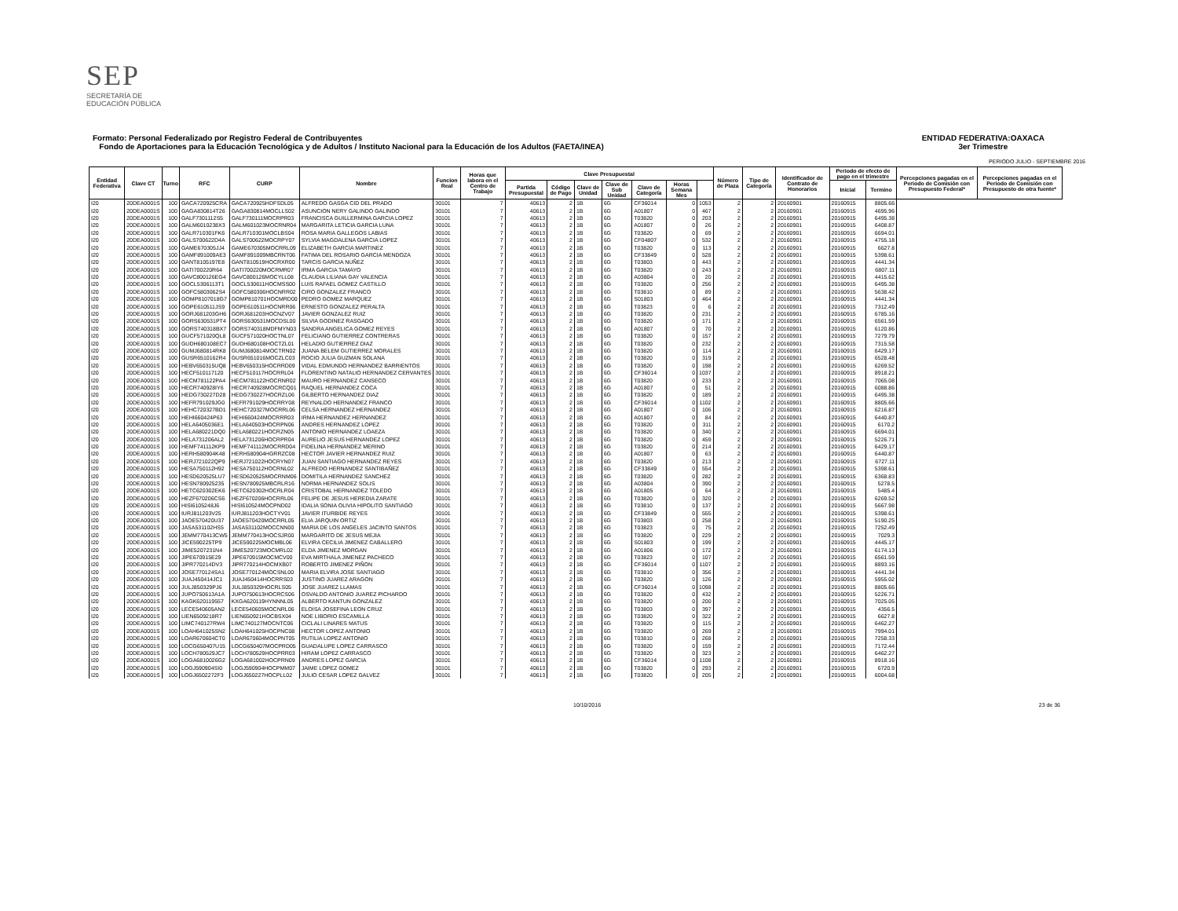SEP
SECRETARÍA DE
EDUCACIÓN PÚBLICA
Formato: Personal Federalizado por Registro Federal de Contribuyentes
Fondo de Aportaciones para la Educación Tecnológica y de Adultos / Instituto Nacional para la Educación de los Adultos (FAETA/INEA)
ENTIDAD FEDERATIVA:OAXACA
3er Trimestre
PERIODO JULIO - SEPTIEMBRE 2016
| Entidad Federativa | Clave CT | Turno | RFC | CURP | Nombre | Funcion Real | Horas que labora en el Centro de Trabajo | Clave Presupuestal | | | | | | | Número de Plaza | Tipo de Categoría | Identificador de Contrato de Honorarios | Periodo de efecto de pago en el trimestre | | Percepciones pagadas en el Periodo de Comisión con Presupuesto Federal* | Percepciones pagadas en el Periodo de Comisión con Presupuesto de otra fuente* |
| --- | --- | --- | --- | --- | --- | --- | --- | --- | --- | --- | --- | --- | --- | --- | --- | --- | --- | --- | --- | --- | --- |
| | | | | | | | | Partida Presupuestal | Código de Pago | Clave de Unidad | Clave de Sub Unidad | Clave de Categoría | Horas Semana Mes | | | | | Inicial | Termino | | |
| I20 | 20DEA0001S | 100 | GACA720925CRA | GACA720925HDFSDL05 | ALFREDO GASGA CID DEL PRADO | 30101 | 7 | 40613 | 2 | 1B | 6G | CF36014 | 0 | 1053 | 2 | 2 | 20160901 | 20160915 | 8805.66 | | |
| I20 | 20DEA0001S | 100 | GAGA830814T26 | GAGA830814MOCLLS02 | ASUNCION NERY GALINDO GALINDO | 30101 | 7 | 40613 | 2 | 1B | 6G | A01807 | 0 | 467 | 2 | 2 | 20160901 | 20160915 | 4695.96 | | |
| I20 | 20DEA0001S | 100 | GALF7301112S5 | GALF730111MOCRPR03 | FRANCISCA GUILLERMINA GARCIA LOPEZ | 30101 | 7 | 40613 | 2 | 1B | 6G | T03820 | 0 | 203 | 2 | 2 | 20160901 | 20160915 | 6495.38 | | |
| I20 | 20DEA0001S | 100 | GALM6010238X3 | GALM601023MOCRNR04 | MARGARITA LETICIA GARCIA LUNA | 30101 | 7 | 40613 | 2 | 1B | 6G | A01807 | 0 | 26 | 2 | 2 | 20160901 | 20160915 | 6408.87 | | |
| I20 | 20DEA0001S | 100 | GALR710301FK6 | GALR710301MOCLBS04 | ROSA MARIA GALLEGOS LABIAS | 30101 | 7 | 40613 | 2 | 1B | 6G | T03820 | 0 | 69 | 2 | 2 | 20160901 | 20160915 | 6694.01 | | |
| I20 | 20DEA0001S | 100 | GALS700622D4A | GALS700622MOCRPY07 | SYLVIA MAGDALENA GARCIA LOPEZ | 30101 | 7 | 40613 | 2 | 1B | 6G | CF04807 | 0 | 532 | 2 | 2 | 20160901 | 20160915 | 4755.18 | | |
| I20 | 20DEA0001S | 100 | GAME670305JJ4 | GAME670305MOCRRL09 | ELIZABETH GARCIA MARTINEZ | 30101 | 7 | 40613 | 2 | 1B | 6G | T03820 | 0 | 113 | 2 | 2 | 20160901 | 20160915 | 6627.8 | | |
| I20 | 20DEA0001S | 100 | GAMF891009AE3 | GAMF891009MBCRNT06 | FATIMA DEL ROSARIO GARCIA MENDOZA | 30101 | 7 | 40613 | 2 | 1B | 6G | CF33849 | 0 | 528 | 2 | 2 | 20160901 | 20160915 | 5398.61 | | |
| I20 | 20DEA0001S | 100 | GANT8105197E8 | GANT810519HOCRXR00 | TARCIS GARCIA NUÑEZ | 30101 | 7 | 40613 | 2 | 1B | 6G | T03803 | 0 | 443 | 2 | 2 | 20160901 | 20160915 | 4441.34 | | |
| I20 | 20DEA0001S | 100 | GATI700220R64 | GATI700220MOCRMR07 | IRMA GARCIA TAMAYO | 30101 | 7 | 40613 | 2 | 1B | 6G | T03820 | 0 | 243 | 2 | 2 | 20160901 | 20160915 | 6807.11 | | |
| I20 | 20DEA0001S | 100 | GAVC800126EG4 | GAVC800126MOCYLL08 | CLAUDIA LILIANA GAY VALENCIA | 30101 | 7 | 40613 | 2 | 1B | 6G | A03804 | 0 | 20 | 2 | 2 | 20160901 | 20160915 | 4415.62 | | |
| I20 | 20DEA0001S | 100 | GOCL5306113T1 | GOCL530611HOCMSS00 | LUIS RAFAEL GOMEZ CASTILLO | 30101 | 7 | 40613 | 2 | 1B | 6G | T03820 | 0 | 256 | 2 | 2 | 20160901 | 20160915 | 6495.38 | | |
| I20 | 20DEA0001S | 100 | GOFC5803062S4 | GOFC580306HOCNRR02 | CIRO GONZALEZ FRANCO | 30101 | 7 | 40613 | 2 | 1B | 6G | T03810 | 0 | 89 | 2 | 2 | 20160901 | 20160915 | 5638.42 | | |
| I20 | 20DEA0001S | 100 | GOMP8107018G7 | GOMP810701HOCMRD00 | PEDRO GOMEZ MARQUEZ | 30101 | 7 | 40613 | 2 | 1B | 6G | S01803 | 0 | 464 | 2 | 2 | 20160901 | 20160915 | 4441.34 | | |
| I20 | 20DEA0001S | 100 | GOPE610511JS9 | GOPE610511HOCNRR06 | ERNESTO GONZALEZ PERALTA | 30101 | 7 | 40613 | 2 | 1B | 6G | T03823 | 0 | 6 | 2 | 2 | 20160901 | 20160915 | 7312.49 | | |
| I20 | 20DEA0001S | 100 | GORJ681203GH6 | GORJ681203HOCNZV07 | JAVIER GONZALEZ RUIZ | 30101 | 7 | 40613 | 2 | 1B | 6G | T03820 | 0 | 231 | 2 | 2 | 20160901 | 20160915 | 6785.16 | | |
| I20 | 20DEA0001S | 100 | GORS630531PT4 | GORS630531MOCDSL00 | SILVIA GODINEZ RASGADO | 30101 | 7 | 40613 | 2 | 1B | 6G | T03820 | 0 | 171 | 2 | 2 | 20160901 | 20160915 | 6561.59 | | |
| I20 | 20DEA0001S | 100 | GORS740318BX7 | GORS740318MDFMYN03 | SANDRA ANGELICA GOMEZ REYES | 30101 | 7 | 40613 | 2 | 1B | 6G | A01807 | 0 | 70 | 2 | 2 | 20160901 | 20160915 | 6120.86 | | |
| I20 | 20DEA0001S | 100 | GUCF571020QL8 | GUCF571020HOCTNL07 | FELICIANO GUTIERREZ CONTRERAS | 30101 | 7 | 40613 | 2 | 1B | 6G | T03820 | 0 | 157 | 2 | 2 | 20160901 | 20160915 | 7279.79 | | |
| I20 | 20DEA0001S | 100 | GUDH680108EC7 | GUDH680108HOCTZL01 | HELADIO GUTIERREZ DIAZ | 30101 | 7 | 40613 | 2 | 1B | 6G | T03820 | 0 | 232 | 2 | 2 | 20160901 | 20160915 | 7315.58 | | |
| I20 | 20DEA0001S | 100 | GUMJ680814RK8 | GUMJ680814MOCTRN02 | JUANA BELEM GUTIERREZ MORALES | 30101 | 7 | 40613 | 2 | 1B | 6G | T03820 | 0 | 114 | 2 | 2 | 20160901 | 20160915 | 6429.17 | | |
| I20 | 20DEA0001S | 100 | GUSR6510162R4 | GUSR651016MOCZLC03 | ROCIO JULIA GUZMAN SOLANA | 30101 | 7 | 40613 | 2 | 1B | 6G | T03820 | 0 | 319 | 2 | 2 | 20160901 | 20160915 | 6528.48 | | |
| I20 | 20DEA0001S | 100 | HEBV650315UQ8 | HEBV650315HOCRRD09 | VIDAL EDMUNDO HERNANDEZ BARRIENTOS | 30101 | 7 | 40613 | 2 | 1B | 6G | T03820 | 0 | 198 | 2 | 2 | 20160901 | 20160915 | 6269.52 | | |
| I20 | 20DEA0001S | 100 | HECF510117120 | HECF510117HOCRRL04 | FLORENTINO NATALIO HERNANDEZ CERVANTES | 30101 | 7 | 40613 | 2 | 1B | 6G | CF36014 | 0 | 1037 | 2 | 2 | 20160901 | 20160915 | 8918.21 | | |
| I20 | 20DEA0001S | 100 | HECM781122PA4 | HECM781122HOCRNR02 | MAURO HERNANDEZ CANSECO | 30101 | 7 | 40613 | 2 | 1B | 6G | T03820 | 0 | 233 | 2 | 2 | 20160901 | 20160915 | 7065.08 | | |
| I20 | 20DEA0001S | 100 | HECR740928IY6 | HECR740928MOCRCQ01 | RAQUEL HERNANDEZ COCA | 30101 | 7 | 40613 | 2 | 1B | 6G | A01807 | 0 | 51 | 2 | 2 | 20160901 | 20160915 | 6088.86 | | |
| I20 | 20DEA0001S | 100 | HEDG730227D28 | HEDG730227HOCRZL06 | GILBERTO HERNANDEZ DIAZ | 30101 | 7 | 40613 | 2 | 1B | 6G | T03820 | 0 | 189 | 2 | 2 | 20160901 | 20160915 | 6495.38 | | |
| I20 | 20DEA0001S | 100 | HEFR791029JG0 | HEFR791029HOCRRY08 | REYNALDO HERNANDEZ FRANCO | 30101 | 7 | 40613 | 2 | 1B | 6G | CF36014 | 0 | 1102 | 2 | 2 | 20160901 | 20160915 | 8805.66 | | |
| I20 | 20DEA0001S | 100 | HEHC720327BD1 | HEHC720327MOCRRL06 | CELSA HERNANDEZ HERNANDEZ | 30101 | 7 | 40613 | 2 | 1B | 6G | A01807 | 0 | 106 | 2 | 2 | 20160901 | 20160915 | 6216.87 | | |
| I20 | 20DEA0001S | 100 | HEHI660424P63 | HEHI660424MOCRRR03 | IRMA HERNANDEZ HERNANDEZ | 30101 | 7 | 40613 | 2 | 1B | 6G | A01807 | 0 | 84 | 2 | 2 | 20160901 | 20160915 | 6440.87 | | |
| I20 | 20DEA0001S | 100 | HELA6405036E1 | HELA640503HOCRPN06 | ANDRES HERNANDEZ LOPEZ | 30101 | 7 | 40613 | 2 | 1B | 6G | T03820 | 0 | 311 | 2 | 2 | 20160901 | 20160915 | 6170.2 | | |
| I20 | 20DEA0001S | 100 | HELA680221DQ0 | HELA680221HOCRZN05 | ANTONIO HERNANDEZ LOAEZA | 30101 | 7 | 40613 | 2 | 1B | 6G | T03820 | 0 | 340 | 2 | 2 | 20160901 | 20160915 | 6694.01 | | |
| I20 | 20DEA0001S | 100 | HELA731206AL2 | HELA731206HOCRPR04 | AURELIO JESUS HERNANDEZ LOPEZ | 30101 | 7 | 40613 | 2 | 1B | 6G | T03820 | 0 | 459 | 2 | 2 | 20160901 | 20160915 | 5226.71 | | |
| I20 | 20DEA0001S | 100 | HEMF741112KP9 | HEMF741112MOCRRD04 | FIDELINA HERNANDEZ MERINO | 30101 | 7 | 40613 | 2 | 1B | 6G | T03820 | 0 | 214 | 2 | 2 | 20160901 | 20160915 | 6429.17 | | |
| I20 | 20DEA0001S | 100 | HERH580904K48 | HERH580904HGRRZC08 | HECTOR JAVIER HERNANDEZ RUIZ | 30101 | 7 | 40613 | 2 | 1B | 6G | A01807 | 0 | 63 | 2 | 2 | 20160901 | 20160915 | 6440.87 | | |
| I20 | 20DEA0001S | 100 | HERJ721022QP9 | HERJ721022HOCRYN07 | JUAN SANTIAGO HERNANDEZ REYES | 30101 | 7 | 40613 | 2 | 1B | 6G | T03820 | 0 | 213 | 2 | 2 | 20160901 | 20160915 | 6727.11 | | |
| I20 | 20DEA0001S | 100 | HESA750112H92 | HESA750112HOCRNL02 | ALFREDO HERNANDEZ SANTIBAÑEZ | 30101 | 7 | 40613 | 2 | 1B | 6G | CF33849 | 0 | 554 | 2 | 2 | 20160901 | 20160915 | 5398.61 | | |
| I20 | 20DEA0001S | 100 | HESD620525LU7 | HESD620525MOCRNM06 | DOMITILA HERNANDEZ SANCHEZ | 30101 | 7 | 40613 | 2 | 1B | 6G | T03820 | 0 | 282 | 2 | 2 | 20160901 | 20160915 | 6368.83 | | |
| I20 | 20DEA0001S | 100 | HESN780925235 | HESN780925MBCRLR16 | NORMA HERNANDEZ SOLIS | 30101 | 7 | 40613 | 2 | 1B | 6G | A03804 | 0 | 390 | 2 | 2 | 20160901 | 20160915 | 5278.5 | | |
| I20 | 20DEA0001S | 100 | HETC620302EK6 | HETC620302HOCRLR04 | CRISTOBAL HERNANDEZ TOLEDO | 30101 | 7 | 40613 | 2 | 1B | 6G | A01805 | 0 | 64 | 2 | 2 | 20160901 | 20160915 | 5485.4 | | |
| I20 | 20DEA0001S | 100 | HEZF670206CS6 | HEZF670206HOCRRL06 | FELIPE DE JESUS HEREDIA ZARATE | 30101 | 7 | 40613 | 2 | 1B | 6G | T03820 | 0 | 320 | 2 | 2 | 20160901 | 20160915 | 6269.52 | | |
| I20 | 20DEA0001S | 100 | HISI6105248J6 | HISI610524MOCPND02 | IDALIA SONIA OLIVIA HIPOLITO SANTIAGO | 30101 | 7 | 40613 | 2 | 1B | 6G | T03810 | 0 | 137 | 2 | 2 | 20160901 | 20160915 | 5667.98 | | |
| I20 | 20DEA0001S | 100 | IURJ811203V25 | IURJ811203HOCTYV01 | JAVIER ITURBIDE REYES | 30101 | 7 | 40613 | 2 | 1B | 6G | CF33849 | 0 | 555 | 2 | 2 | 20160901 | 20160915 | 5398.61 | | |
| I20 | 20DEA0001S | 100 | JAOE570420U37 | JAOE570420MOCRRL05 | ELIA JARQUIN ORTIZ | 30101 | 7 | 40613 | 2 | 1B | 6G | T03803 | 0 | 258 | 2 | 2 | 20160901 | 20160915 | 5190.25 | | |
| I20 | 20DEA0001S | 100 | JASA531102HS5 | JASA531102MOCCNN00 | MARIA DE LOS ANGELES JACINTO SANTOS | 30101 | 7 | 40613 | 2 | 1B | 6G | T03823 | 0 | 75 | 2 | 2 | 20160901 | 20160915 | 7252.49 | | |
| I20 | 20DEA0001S | 100 | JEMM770413CW5 | JEMM770413HOCSJR00 | MARGARITO DE JESUS MEJIA | 30101 | 7 | 40613 | 2 | 1B | 6G | T03820 | 0 | 229 | 2 | 2 | 20160901 | 20160915 | 7029.3 | | |
| I20 | 20DEA0001S | 100 | JICE590225TP9 | JICE590225MOCMBL06 | ELVIRA CECILIA JIMENEZ CABALLERO | 30101 | 7 | 40613 | 2 | 1B | 6G | S01803 | 0 | 199 | 2 | 2 | 20160901 | 20160915 | 4445.17 | | |
| I20 | 20DEA0001S | 100 | JIME5207231N4 | JIME520723MOCMRL02 | ELDA JIMENEZ MORGAN | 30101 | 7 | 40613 | 2 | 1B | 6G | A01806 | 0 | 172 | 2 | 2 | 20160901 | 20160915 | 6174.13 | | |
| I20 | 20DEA0001S | 100 | JIPE670915E29 | JIPE670915MOCMCV00 | EVA MIRTHALA JIMENEZ PACHECO | 30101 | 7 | 40613 | 2 | 1B | 6G | T03823 | 0 | 107 | 2 | 2 | 20160901 | 20160915 | 6561.59 | | |
| I20 | 20DEA0001S | 100 | JIPR770214DV3 | JIPR770214HOCMXB07 | ROBERTO JIMENEZ PIÑON | 30101 | 7 | 40613 | 2 | 1B | 6G | CF36014 | 0 | 1107 | 2 | 2 | 20160901 | 20160915 | 8893.16 | | |
| I20 | 20DEA0001S | 100 | JOSE770124SA1 | JOSE770124MOCSNL00 | MARIA ELVIRA JOSE SANTIAGO | 30101 | 7 | 40613 | 2 | 1B | 6G | T03810 | 0 | 356 | 2 | 2 | 20160901 | 20160915 | 4441.34 | | |
| I20 | 20DEA0001S | 100 | JUAJ450414JC1 | JUAJ450414HOCRRS03 | JUSTINO JUAREZ ARAGON | 30101 | 7 | 40613 | 2 | 1B | 6G | T03820 | 0 | 126 | 2 | 2 | 20160901 | 20160915 | 5955.02 | | |
| I20 | 20DEA0001S | 100 | JULJ850329PJ6 | JULJ850329HOCRLS05 | JOSE JUAREZ LLAMAS | 30101 | 7 | 40613 | 2 | 1B | 6G | CF36014 | 0 | 1098 | 2 | 2 | 20160901 | 20160915 | 8805.66 | | |
| I20 | 20DEA0001S | 100 | JUPO750613A1A | JUPO750613HOCRCS06 | OSVALDO ANTONIO JUAREZ PICHARDO | 30101 | 7 | 40613 | 2 | 1B | 6G | T03820 | 0 | 432 | 2 | 2 | 20160901 | 20160915 | 5226.71 | | |
| I20 | 20DEA0001S | 100 | KAGK620119557 | KXGA620119HYNNNL05 | ALBERTO KANTUN GONZALEZ | 30101 | 7 | 40613 | 2 | 1B | 6G | T03820 | 0 | 200 | 2 | 2 | 20160901 | 20160915 | 7025.05 | | |
| I20 | 20DEA0001S | 100 | LECE540605AN2 | LECE540605MOCNRL06 | ELOISA JOSEFINA LEON CRUZ | 30101 | 7 | 40613 | 2 | 1B | 6G | T03803 | 0 | 397 | 2 | 2 | 20160901 | 20160915 | 4356.5 | | |
| I20 | 20DEA0001S | 100 | LIEN6509218R7 | LIEN650921HOCBSX04 | NOE LIBORIO ESCAMILLA | 30101 | 7 | 40613 | 2 | 1B | 6G | T03820 | 0 | 322 | 2 | 2 | 20160901 | 20160915 | 6627.8 | | |
| I20 | 20DEA0001S | 100 | LIMC740127RW4 | LIMC740127MOCNTC06 | CICLALI LINARES MATUS | 30101 | 7 | 40613 | 2 | 1B | 6G | T03820 | 0 | 115 | 2 | 2 | 20160901 | 20160915 | 6462.27 | | |
| I20 | 20DEA0001S | 100 | LOAH641025SN2 | LOAH641025HOCPNC08 | HECTOR LOPEZ ANTONIO | 30101 | 7 | 40613 | 2 | 1B | 6G | T03820 | 0 | 269 | 2 | 2 | 20160901 | 20160915 | 7994.01 | | |
| I20 | 20DEA0001S | 100 | LOAR670604CT0 | LOAR670604MOCPNT05 | RUTILIA LOPEZ ANTONIO | 30101 | 7 | 40613 | 2 | 1B | 6G | T03810 | 0 | 268 | 2 | 2 | 20160901 | 20160915 | 7258.33 | | |
| I20 | 20DEA0001S | 100 | LOCG650407U15 | LOCG650407MOCPRD05 | GUADALUPE LOPEZ CARRASCO | 30101 | 7 | 40613 | 2 | 1B | 6G | T03820 | 0 | 159 | 2 | 2 | 20160901 | 20160915 | 7172.44 | | |
| I20 | 20DEA0001S | 100 | LOCH780529JC7 | LOCH780529HOCPRR03 | HIRAM LOPEZ CARRASCO | 30101 | 7 | 40613 | 2 | 1B | 6G | T03820 | 0 | 323 | 2 | 2 | 20160901 | 20160915 | 6462.27 | | |
| I20 | 20DEA0001S | 100 | LOGA6810026G2 | LOGA681002HOCPRN09 | ANDRES LOPEZ GARCIA | 30101 | 7 | 40613 | 2 | 1B | 6G | CF36014 | 0 | 1108 | 2 | 2 | 20160901 | 20160915 | 8918.16 | | |
| I20 | 20DEA0001S | 100 | LOGJ590904SI0 | LOGJ590904HOCPMM07 | JAIME LOPEZ GOMEZ | 30101 | 7 | 40613 | 2 | 1B | 6G | T03820 | 0 | 293 | 2 | 2 | 20160901 | 20160915 | 6720.9 | | |
| I20 | 20DEA0001S | 100 | LOGJ6502272F3 | LOGJ650227HOCPLL02 | JULIO CESAR LOPEZ GALVEZ | 30101 | 7 | 40613 | 2 | 1B | 6G | T03820 | 0 | 205 | 2 | 2 | 20160901 | 20160915 | 6004.68 | | |
10/10/2016 23 de 36